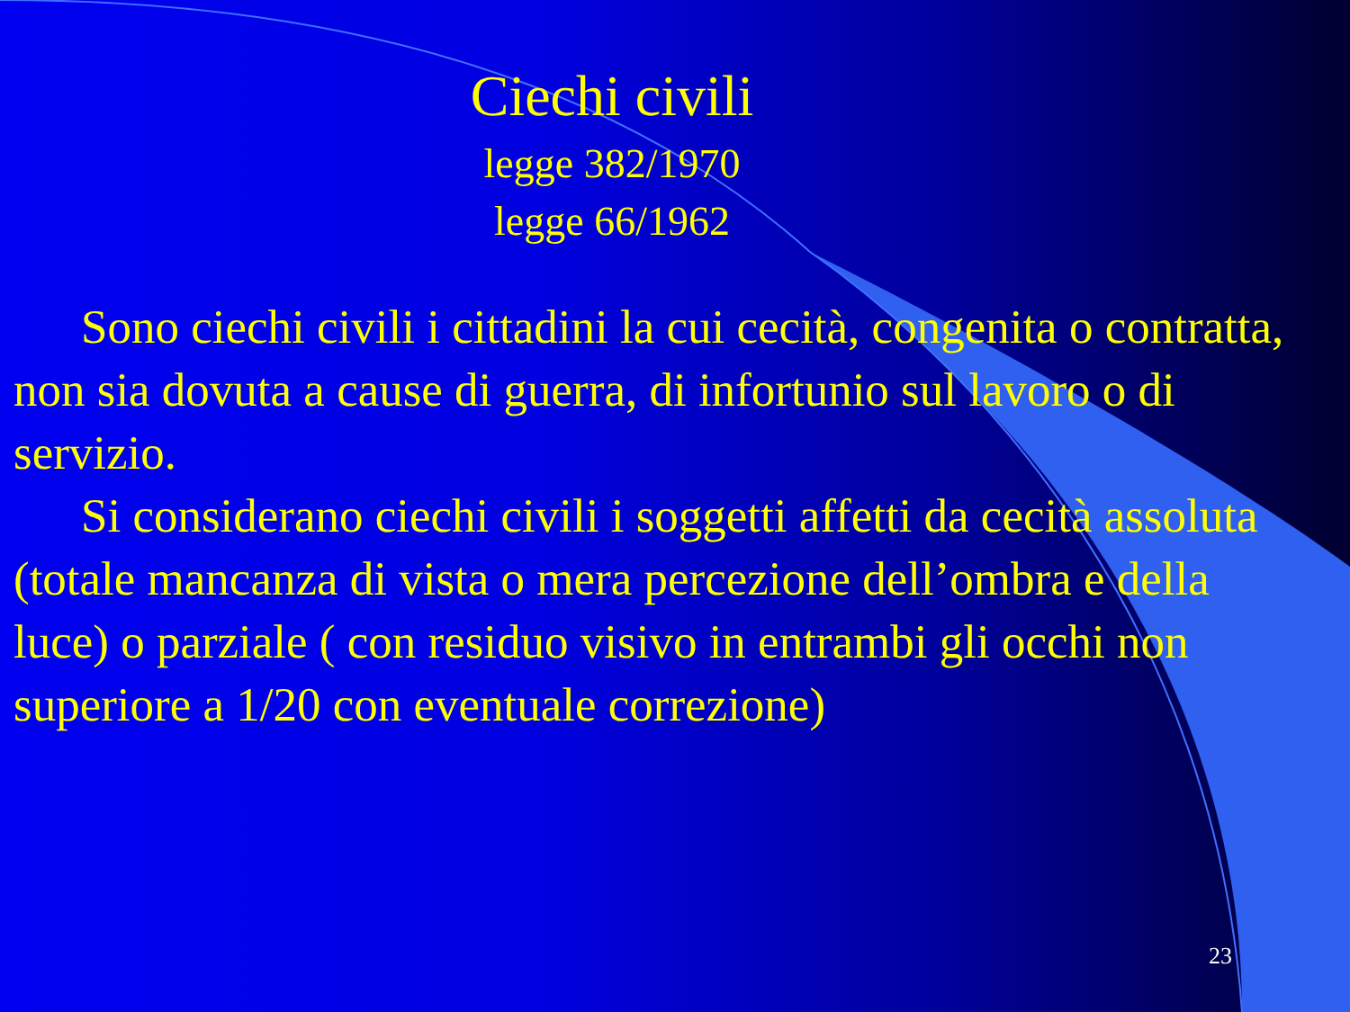Ciechi civili
legge 382/1970
legge 66/1962
Sono ciechi civili i cittadini la cui cecità, congenita o contratta, non sia dovuta a cause di guerra, di infortunio sul lavoro o di servizio.
Si considerano ciechi civili i soggetti affetti da cecità assoluta (totale mancanza di vista o mera percezione dell’ombra e della luce) o parziale ( con residuo visivo in entrambi gli occhi non superiore a 1/20 con eventuale correzione)
23